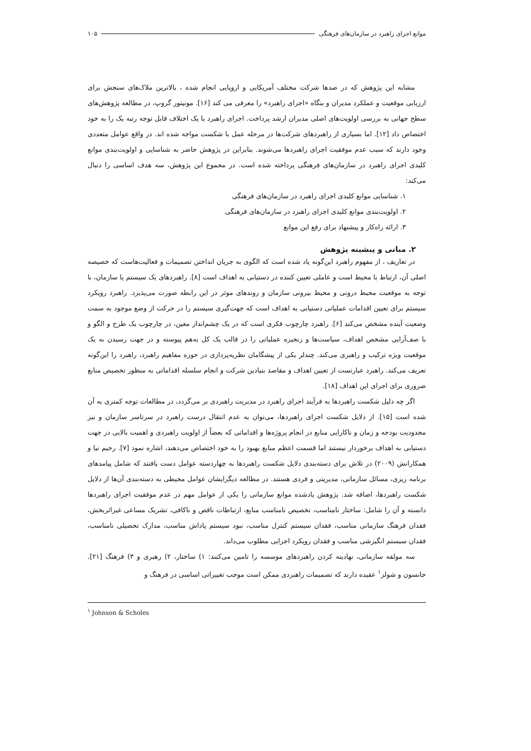موانع اجرای راهبرد در سازمان‌های فرهنگی ۱۰۵
مشابه این پژوهش که در صدها شرکت مختلف آمریکایی و اروپایی انجام شده ، بالاترین ملاک‌های سنجش برای ارزیابی موقعیت و عملکرد مدیران و بنگاه «اجرای راهبرد» را معرفی می کند [۱۶]. مونیتور گروپ، در مطالعه پژوهش‌های سطح جهانی به بررسی اولویت‌های اصلی مدیران ارشد پرداخت. اجرای راهبرد با یک اختلاف قابل توجه رتبه یک را به خود اختصاص داد [۱۲]. اما بسیاری از راهبردهای شرکت‌ها در مرحله عمل با شکست مواجه شده اند. در واقع عوامل متعددی وجود دارند که سبب عدم موفقیت اجرای راهبردها می‌شوند. بنابراین در پژوهش حاضر به شناسایی و اولویت‌بندی موانع کلیدی اجرای راهبرد در سازمان‌های فرهنگی پرداخته شده است. در مجموع این پژوهش، سه هدف اساسی را دنبال می‌کند:
۱. شناسایی موانع کلیدی اجرای راهبرد در سازمان‌های فرهنگی
۲. اولویت‌بندی موانع کلیدی اجرای راهبرد در سازمان‌های فرهنگی
۳. ارائه راه‌کار و پیشنهاد برای رفع این موانع
۲. مبانی و پیشینه پژوهش
در تعاریف ، از مفهوم راهبرد این‌گونه یاد شده است که الگوی به جریان انداختن تصمیمات و فعالیت‌هاست که خصیصه اصلی آن، ارتباط با محیط است و عاملی تعیین کننده در دستیابی به اهداف است [۸]. راهبردهای یک سیستم یا سازمان، با توجه به موقعیت محیط درونی و محیط بیرونی سازمان و روندهای موثر در این رابطه صورت می‌پذیرد. راهبرد رویکرد سیستم برای تعیین اقدامات عملیاتی دستیابی به اهداف است که جهت‌گیری سیستم را در حرکت از وضع موجود به سمت وضعیت آینده مشخص می‌کند [۶]. راهبرد چارچوب فکری است که در یک چشم‌انداز معین، در چارچوب یک طرح و الگو و با صف‌آرایی مشخص اهداف، سیاست‌ها و زنجیره عملیاتی را در قالب یک کل به‌هم پیوسته و در جهت رسیدن به یک موقعیت ویژه ترکیب و راهبری می‌کند. چندلر یکی از پیشگامان نظریه‌پردازی در حوزه مفاهیم راهبرد، راهبرد را این‌گونه تعریف می‌کند. راهبرد عبارتست از تعیین اهداف و مقاصد بنیادین شرکت و انجام سلسله اقداماتی به منظور تخصیص منابع ضروری برای اجرای این اهداف [۱۸].
اگر چه دلیل شکست راهبردها به فرآیند اجرای راهبرد در مدیریت راهبردی بر می‌گردد، در مطالعات توجه کمتری به آن شده است [۱۵]. از دلایل شکست اجرای راهبردها، می‌توان به عدم انتقال درست راهبرد در سرتاسر سازمان و نیز محدودیت بودجه و زمان و ناکارایی منابع در انجام پروژه‌ها و اقداماتی که بعضاً از اولویت راهبردی و اهمیت بالایی در جهت دستیابی به اهداف برخوردار نیستند اما قسمت اعظم منابع بهبود را به خود اختصاص می‌دهند، اشاره نمود [۷]. رحیم نیا و همکارانش (۲۰۰۹) در تلاش برای دسته‌بندی دلایل شکست راهبردها به چهاردسته عوامل دست یافتند که شامل پیامدهای برنامه ریزی، مسائل سازمانی، مدیریتی و فردی هستند. در مطالعه دیگرایشان عوامل محیطی به دسته‌بندی آن‌ها از دلایل شکست راهبردها، اضافه شد. پژوهش یادشده موانع سازمانی را یکی از عوامل مهم در عدم موفقیت اجرای راهبردها دانسته و آن را شامل: ساختار نامناسب، تخصیص نامناسب منابع، ارتباطات ناقص و ناکافی، تشریک مساعی غیراثربخش، فقدان فرهنگ سازمانی مناسب، فقدان سیستم کنترل مناسب، نبود سیستم پاداش مناسب، مدارک تحصیلی نامناسب، فقدان سیستم انگیزشی مناسب و فقدان رویکرد اجرایی مطلوب می‌داند.
سه مولفه سازمانی، نهادینه کردن راهبردهای موسسه را تامین می‌کنند: ۱) ساختار، ۲) رهبری و ۳) فرهنگ [۲۱]. جانسون و شولز<sup>۱</sup> عقیده دارند که تصمیمات راهبردی ممکن است موجب تغییراتی اساسی در فرهنگ و
<sup>۱</sup> Johnson & Scholes